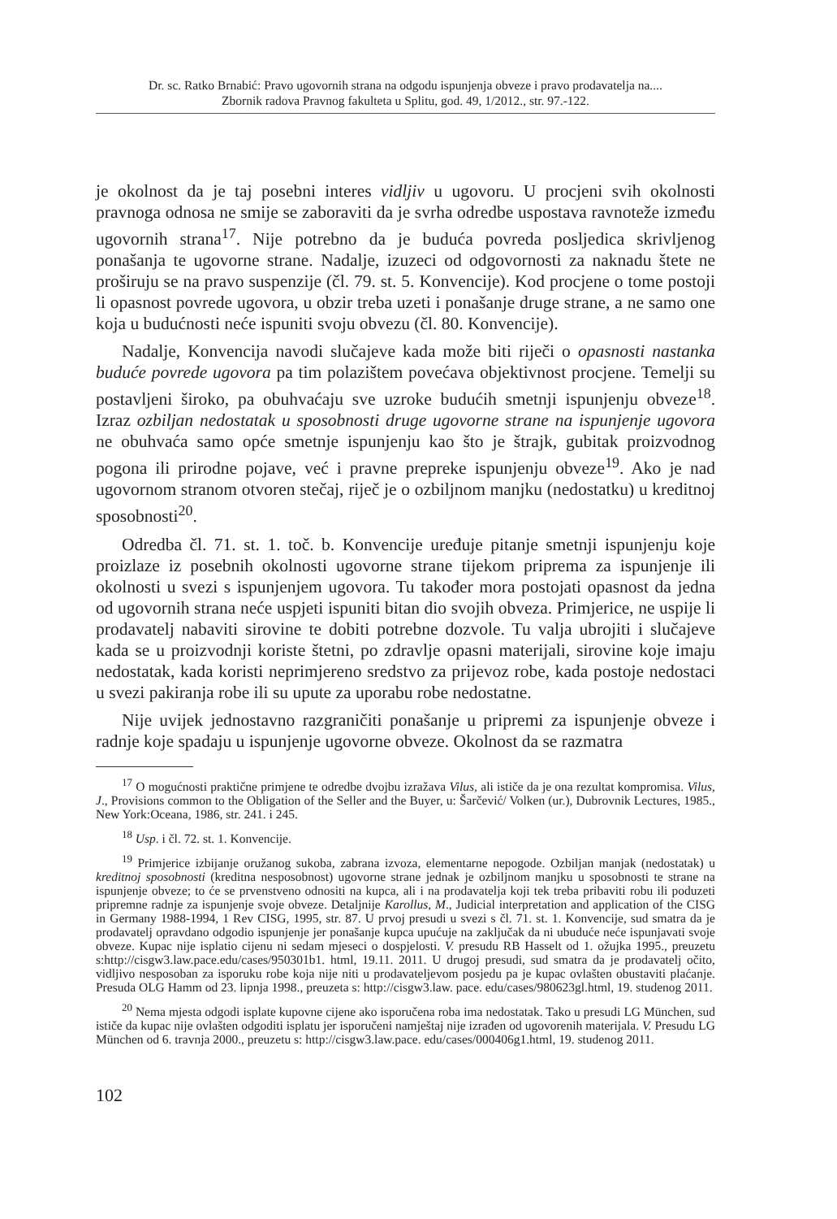Dr. sc. Ratko Brnabić: Pravo ugovornih strana na odgodu ispunjenja obveze i pravo prodavatelja na....
Zbornik radova Pravnog fakulteta u Splitu, god. 49, 1/2012., str. 97.-122.
je okolnost da je taj posebni interes vidljiv u ugovoru. U procjeni svih okolnosti pravnoga odnosa ne smije se zaboraviti da je svrha odredbe uspostava ravnoteže između ugovornih strana<sup>17</sup>. Nije potrebno da je buduća povreda posljedica skrivljenog ponašanja te ugovorne strane. Nadalje, izuzeci od odgovornosti za naknadu štete ne proširuju se na pravo suspenzije (čl. 79. st. 5. Konvencije). Kod procjene o tome postoji li opasnost povrede ugovora, u obzir treba uzeti i ponašanje druge strane, a ne samo one koja u budućnosti neće ispuniti svoju obvezu (čl. 80. Konvencije).
Nadalje, Konvencija navodi slučajeve kada može biti riječi o opasnosti nastanka buduće povrede ugovora pa tim polazištem povećava objektivnost procjene. Temelji su postavljeni široko, pa obuhvaćaju sve uzroke budućih smetnji ispunjenju obveze<sup>18</sup>. Izraz ozbiljan nedostatak u sposobnosti druge ugovorne strane na ispunjenje ugovora ne obuhvaća samo opće smetnje ispunjenju kao što je štrajk, gubitak proizvodnog pogona ili prirodne pojave, već i pravne prepreke ispunjenju obveze<sup>19</sup>. Ako je nad ugovornom stranom otvoren stečaj, riječ je o ozbiljnom manjku (nedostatku) u kreditnoj sposobnosti<sup>20</sup>.
Odredba čl. 71. st. 1. toč. b. Konvencije uređuje pitanje smetnji ispunjenju koje proizlaze iz posebnih okolnosti ugovorne strane tijekom priprema za ispunjenje ili okolnosti u svezi s ispunjenjem ugovora. Tu također mora postojati opasnost da jedna od ugovornih strana neće uspjeti ispuniti bitan dio svojih obveza. Primjerice, ne uspije li prodavatelj nabaviti sirovine te dobiti potrebne dozvole. Tu valja ubrojiti i slučajeve kada se u proizvodnji koriste štetni, po zdravlje opasni materijali, sirovine koje imaju nedostatak, kada koristi neprimjereno sredstvo za prijevoz robe, kada postoje nedostaci u svezi pakiranja robe ili su upute za uporabu robe nedostatne.
Nije uvijek jednostavno razgraničiti ponašanje u pripremi za ispunjenje obveze i radnje koje spadaju u ispunjenje ugovorne obveze. Okolnost da se razmatra
<sup>17</sup> O mogućnosti praktične primjene te odredbe dvojbu izražava Vilus, ali ističe da je ona rezultat kompromisa. Vilus, J., Provisions common to the Obligation of the Seller and the Buyer, u: Šarčević/ Volken (ur.), Dubrovnik Lectures, 1985., New York:Oceana, 1986, str. 241. i 245.
<sup>18</sup> Usp. i čl. 72. st. 1. Konvencije.
<sup>19</sup> Primjerice izbijanje oružanog sukoba, zabrana izvoza, elementarne nepogode. Ozbiljan manjak (nedostatak) u kreditnoj sposobnosti (kreditna nesposobnost) ugovorne strane jednak je ozbiljnom manjku u sposobnosti te strane na ispunjenje obveze; to će se prvenstveno odnositi na kupca, ali i na prodavatelja koji tek treba pribaviti robu ili poduzeti pripremne radnje za ispunjenje svoje obveze. Detaljnije Karollus, M., Judicial interpretation and application of the CISG in Germany 1988-1994, 1 Rev CISG, 1995, str. 87. U prvoj presudi u svezi s čl. 71. st. 1. Konvencije, sud smatra da je prodavatelj opravdano odgodio ispunjenje jer ponašanje kupca upućuje na zaključak da ni ubuduće neće ispunjavati svoje obveze. Kupac nije isplatio cijenu ni sedam mjeseci o dospjelosti. V. presudu RB Hasselt od 1. ožujka 1995., preuzetu s:http://cisgw3.law.pace.edu/cases/950301b1. html, 19.11. 2011. U drugoj presudi, sud smatra da je prodavatelj očito, vidljivo nesposoban za isporuku robe koja nije niti u prodavateljevom posjedu pa je kupac ovlašten obustaviti plaćanje. Presuda OLG Hamm od 23. lipnja 1998., preuzeta s: http://cisgw3.law. pace. edu/cases/980623gl.html, 19. studenog 2011.
<sup>20</sup> Nema mjesta odgodi isplate kupovne cijene ako isporučena roba ima nedostatak. Tako u presudi LG München, sud ističe da kupac nije ovlašten odgoditi isplatu jer isporučeni namještaj nije izrađen od ugovorenih materijala. V. Presudu LG München od 6. travnja 2000., preuzetu s: http://cisgw3.law.pace. edu/cases/000406g1.html, 19. studenog 2011.
102